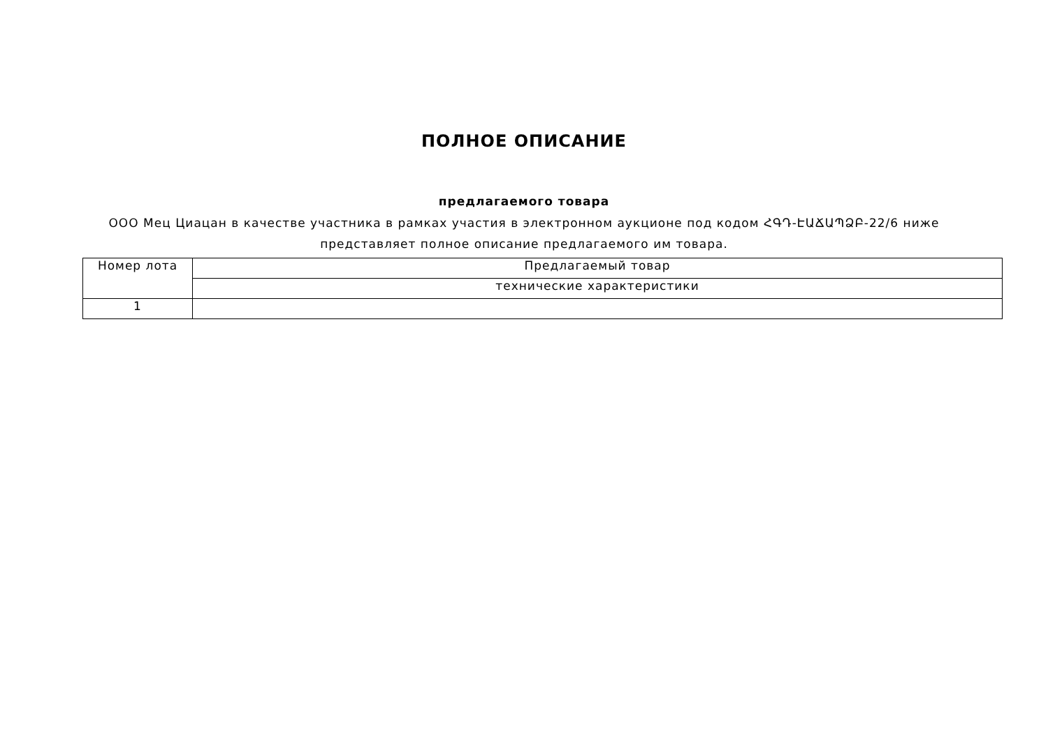ПОЛНОЕ ОПИСАНИЕ
предлагаемого товара
ООО Мец Циацан в качестве участника в рамках участия в электронном аукционе под кодом ՀԳԴ-ԷԱՃԱՊՁԲ-22/6 ниже
представляет полное описание предлагаемого им товара.
| Номер лота | Предлагаемый товар |
| | технические характеристики |
| 1 | |